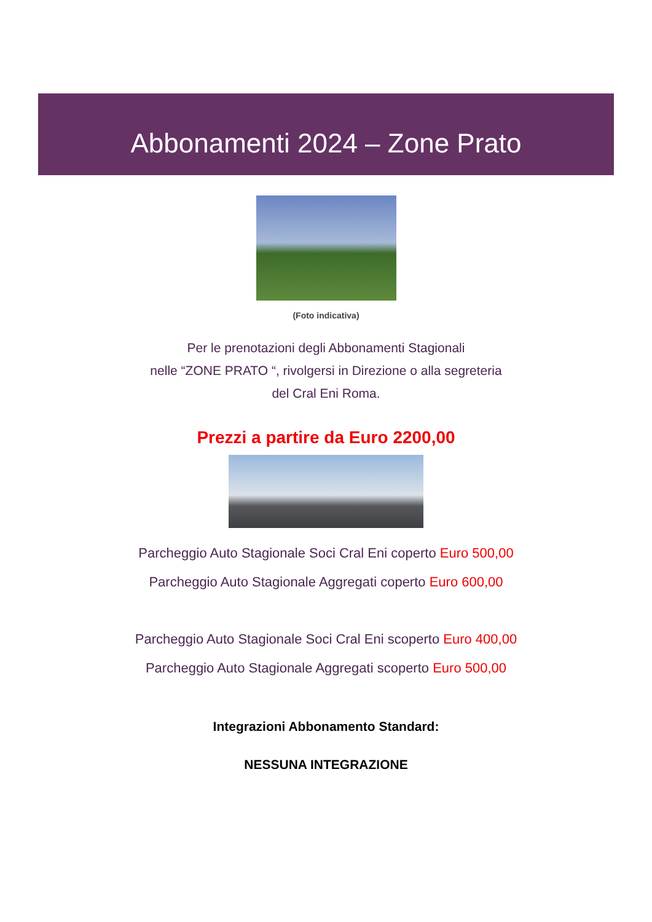Abbonamenti 2024 – Zone Prato
(Foto indicativa)
Per le prenotazioni degli Abbonamenti Stagionali
nelle “ZONE PRATO “, rivolgersi in Direzione o alla segreteria
del Cral Eni Roma.
Prezzi a partire da Euro 2200,00
Parcheggio Auto Stagionale Soci Cral Eni coperto Euro 500,00
Parcheggio Auto Stagionale Aggregati coperto Euro 600,00
Parcheggio Auto Stagionale Soci Cral Eni scoperto Euro 400,00
Parcheggio Auto Stagionale Aggregati scoperto Euro 500,00
Integrazioni Abbonamento Standard:
NESSUNA INTEGRAZIONE